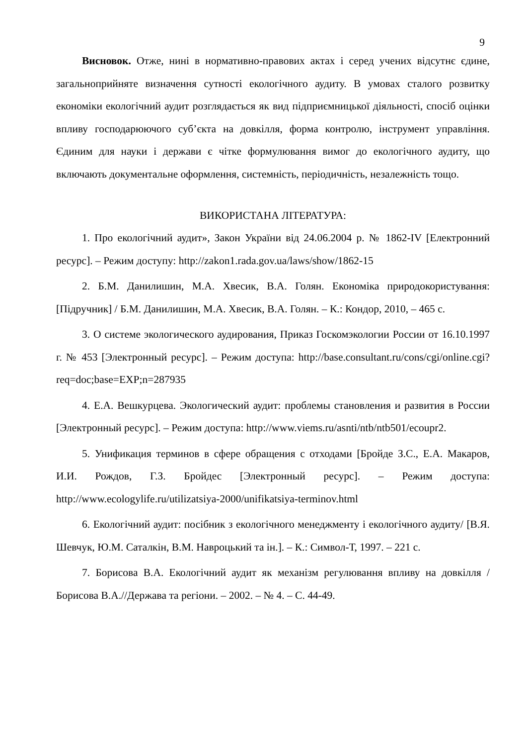9
Висновок. Отже, нині в нормативно-правових актах і серед учених відсутнє єдине, загальноприйняте визначення сутності екологічного аудиту. В умовах сталого розвитку економіки екологічний аудит розглядається як вид підприємницької діяльності, спосіб оцінки впливу господарюючого суб’єкта на довкілля, форма контролю, інструмент управління. Єдиним для науки і держави є чітке формулювання вимог до екологічного аудиту, що включають документальне оформлення, системність, періодичність, незалежність тощо.
ВИКОРИСТАНА ЛІТЕРАТУРА:
1. Про екологічний аудит», Закон України від 24.06.2004 р. № 1862-IV [Електронний ресурс]. – Режим доступу: http://zakon1.rada.gov.ua/laws/show/1862-15
2. Б.М. Данилишин, М.А. Хвесик, В.А. Голян. Економіка природокористування: [Підручник] / Б.М. Данилишин, М.А. Хвесик, В.А. Голян. – К.: Кондор, 2010, – 465 с.
3. О системе экологического аудирования, Приказ Госкомэкологии России от 16.10.1997 г. № 453 [Электронный ресурс]. – Режим доступа: http://base.consultant.ru/cons/cgi/online.cgi?req=doc;base=EXP;n=287935
4. Е.А. Вешкурцева. Экологический аудит: проблемы становления и развития в России [Электронный ресурс]. – Режим доступа: http://www.viems.ru/asnti/ntb/ntb501/ecoupr2.
5. Унификация терминов в сфере обращения с отходами [Бройде З.С., Е.А. Макаров, И.И. Рождов, Г.З. Бройдес [Электронный ресурс]. – Режим доступа: http://www.ecologylife.ru/utilizatsiya-2000/unifikatsiya-terminov.html
6. Екологічний аудит: посібник з екологічного менеджменту і екологічного аудиту/ [В.Я. Шевчук, Ю.М. Саталкін, В.М. Навроцький та ін.]. – К.: Символ-Т, 1997. – 221 с.
7. Борисова В.А. Екологічний аудит як механізм регулювання впливу на довкілля /Борисова В.А.//Держава та регіони. – 2002. – № 4. – С. 44-49.